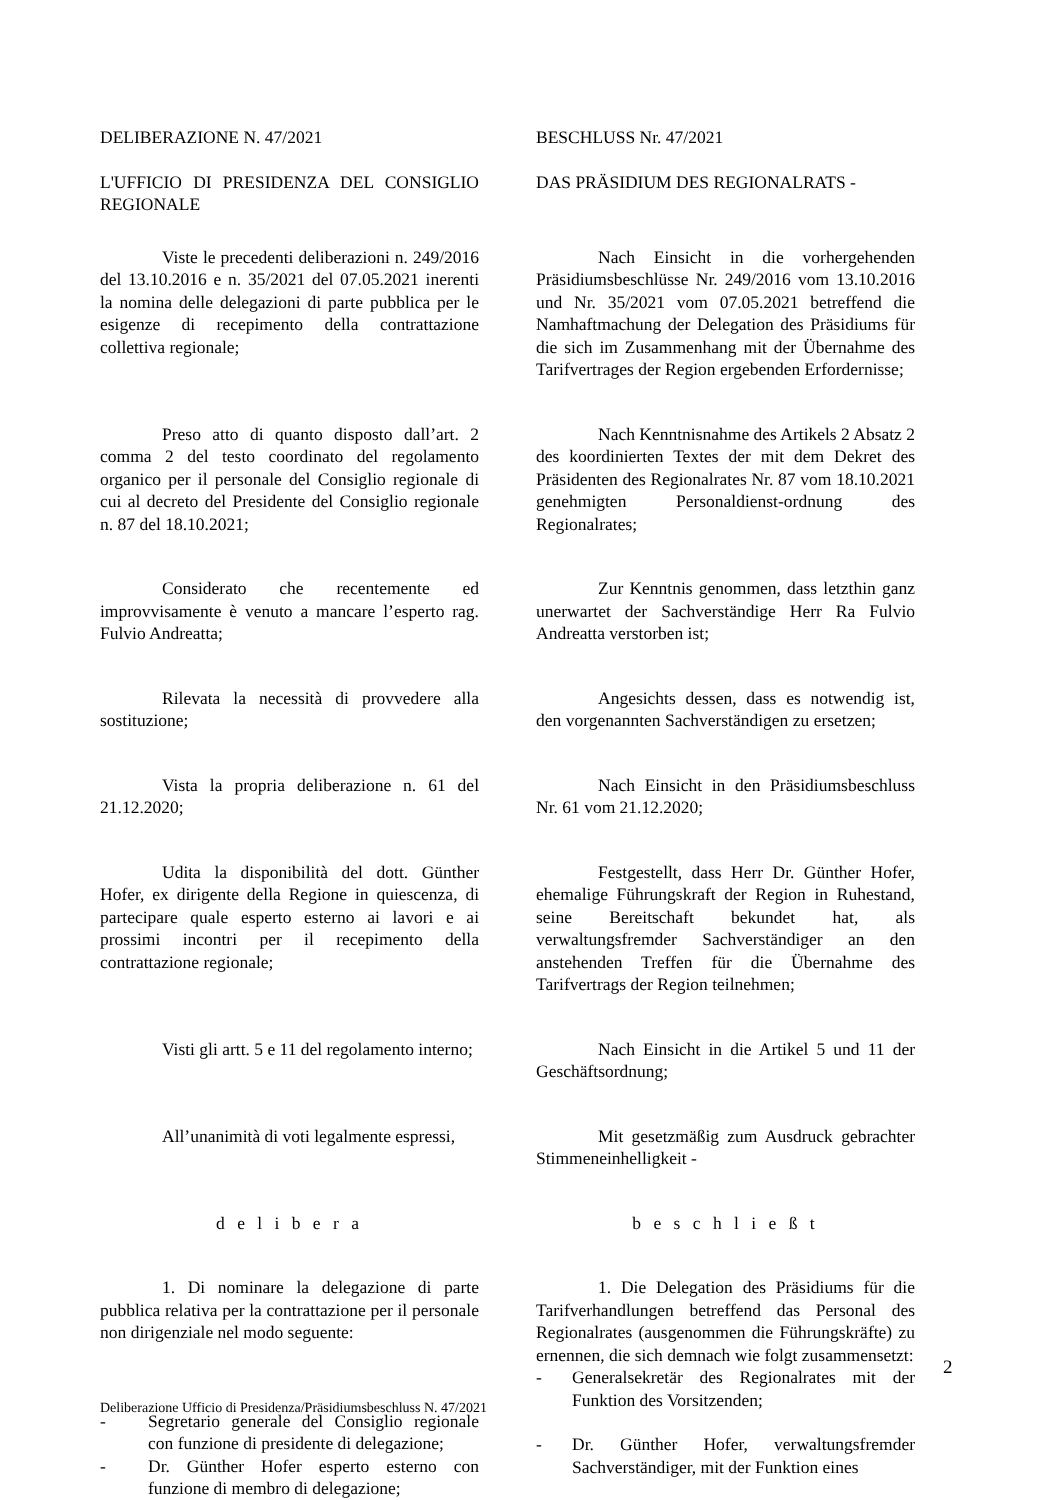DELIBERAZIONE N. 47/2021
BESCHLUSS Nr. 47/2021
L'UFFICIO DI PRESIDENZA DEL CONSIGLIO REGIONALE
DAS PRÄSIDIUM DES REGIONALRATS -
Viste le precedenti deliberazioni n. 249/2016 del 13.10.2016 e n. 35/2021 del 07.05.2021 inerenti la nomina delle delegazioni di parte pubblica per le esigenze di recepimento della contrattazione collettiva regionale;
Nach Einsicht in die vorhergehenden Präsidiumsbeschlüsse Nr. 249/2016 vom 13.10.2016 und Nr. 35/2021 vom 07.05.2021 betreffend die Namhaftmachung der Delegation des Präsidiums für die sich im Zusammenhang mit der Übernahme des Tarifvertrages der Region ergebenden Erfordernisse;
Preso atto di quanto disposto dall’art. 2 comma 2 del testo coordinato del regolamento organico per il personale del Consiglio regionale di cui al decreto del Presidente del Consiglio regionale n. 87 del 18.10.2021;
Nach Kenntnisnahme des Artikels 2 Absatz 2 des koordinierten Textes der mit dem Dekret des Präsidenten des Regionalrates Nr. 87 vom 18.10.2021 genehmigten Personaldienst-ordnung des Regionalrates;
Considerato che recentemente ed improvvisamente è venuto a mancare l’esperto rag. Fulvio Andreatta;
Zur Kenntnis genommen, dass letzthin ganz unerwartet der Sachverständige Herr Ra Fulvio Andreatta verstorben ist;
Rilevata la necessità di provvedere alla sostituzione;
Angesichts dessen, dass es notwendig ist, den vorgenannten Sachverständigen zu ersetzen;
Vista la propria deliberazione n. 61 del 21.12.2020;
Nach Einsicht in den Präsidiumsbeschluss Nr. 61 vom 21.12.2020;
Udita la disponibilità del dott. Günther Hofer, ex dirigente della Regione in quiescenza, di partecipare quale esperto esterno ai lavori e ai prossimi incontri per il recepimento della contrattazione regionale;
Festgestellt, dass Herr Dr. Günther Hofer, ehemalige Führungskraft der Region in Ruhestand, seine Bereitschaft bekundet hat, als verwaltungsfremder Sachverständiger an den anstehenden Treffen für die Übernahme des Tarifvertrags der Region teilnehmen;
Visti gli artt. 5 e 11 del regolamento interno;
Nach Einsicht in die Artikel 5 und 11 der Geschäftsordnung;
All’unanimità di voti legalmente espressi,
Mit gesetzmäßig zum Ausdruck gebrachter Stimmeneinhelligkeit -
d e l i b e r a
b e s c h l i e ß t
1. Di nominare la delegazione di parte pubblica relativa per la contrattazione per il personale non dirigenziale nel modo seguente:
- Segretario generale del Consiglio regionale con funzione di presidente di delegazione;
- Dr. Günther Hofer esperto esterno con funzione di membro di delegazione;
1. Die Delegation des Präsidiums für die Tarifverhandlungen betreffend das Personal des Regionalrates (ausgenommen die Führungskräfte) zu ernennen, die sich demnach wie folgt zusammensetzt:
- Generalsekretär des Regionalrates mit der Funktion des Vorsitzenden;
- Dr. Günther Hofer, verwaltungsfremder Sachverständiger, mit der Funktion eines
2
Deliberazione Ufficio di Presidenza/Präsidiumsbeschluss N. 47/2021